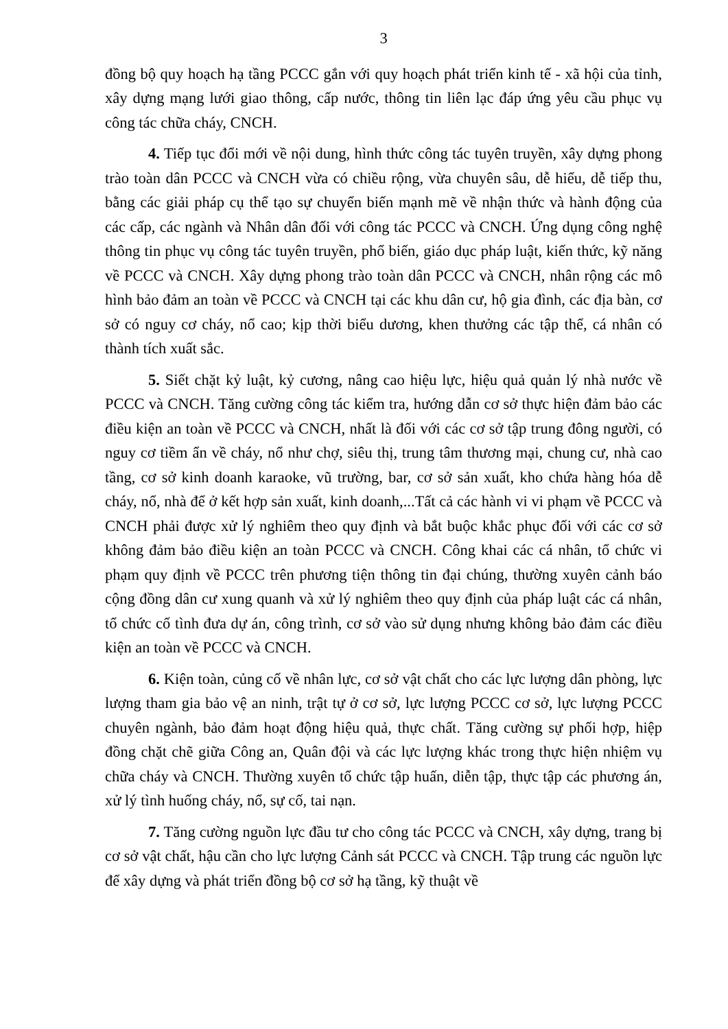3
đồng bộ quy hoạch hạ tầng PCCC gắn với quy hoạch phát triển kinh tế - xã hội của tỉnh, xây dựng mạng lưới giao thông, cấp nước, thông tin liên lạc đáp ứng yêu cầu phục vụ công tác chữa cháy, CNCH.
4. Tiếp tục đổi mới về nội dung, hình thức công tác tuyên truyền, xây dựng phong trào toàn dân PCCC và CNCH vừa có chiều rộng, vừa chuyên sâu, dễ hiểu, dễ tiếp thu, bằng các giải pháp cụ thể tạo sự chuyển biến mạnh mẽ về nhận thức và hành động của các cấp, các ngành và Nhân dân đối với công tác PCCC và CNCH. Ứng dụng công nghệ thông tin phục vụ công tác tuyên truyền, phổ biến, giáo dục pháp luật, kiến thức, kỹ năng về PCCC và CNCH. Xây dựng phong trào toàn dân PCCC và CNCH, nhân rộng các mô hình bảo đảm an toàn về PCCC và CNCH tại các khu dân cư, hộ gia đình, các địa bàn, cơ sở có nguy cơ cháy, nổ cao; kịp thời biểu dương, khen thưởng các tập thể, cá nhân có thành tích xuất sắc.
5. Siết chặt kỷ luật, kỷ cương, nâng cao hiệu lực, hiệu quả quản lý nhà nước về PCCC và CNCH. Tăng cường công tác kiểm tra, hướng dẫn cơ sở thực hiện đảm bảo các điều kiện an toàn về PCCC và CNCH, nhất là đối với các cơ sở tập trung đông người, có nguy cơ tiềm ẩn về cháy, nổ như chợ, siêu thị, trung tâm thương mại, chung cư, nhà cao tầng, cơ sở kinh doanh karaoke, vũ trường, bar, cơ sở sản xuất, kho chứa hàng hóa dễ cháy, nổ, nhà để ở kết hợp sản xuất, kinh doanh,...Tất cả các hành vi vi phạm về PCCC và CNCH phải được xử lý nghiêm theo quy định và bắt buộc khắc phục đối với các cơ sở không đảm bảo điều kiện an toàn PCCC và CNCH. Công khai các cá nhân, tổ chức vi phạm quy định về PCCC trên phương tiện thông tin đại chúng, thường xuyên cảnh báo cộng đồng dân cư xung quanh và xử lý nghiêm theo quy định của pháp luật các cá nhân, tổ chức cố tình đưa dự án, công trình, cơ sở vào sử dụng nhưng không bảo đảm các điều kiện an toàn về PCCC và CNCH.
6. Kiện toàn, củng cố về nhân lực, cơ sở vật chất cho các lực lượng dân phòng, lực lượng tham gia bảo vệ an ninh, trật tự ở cơ sở, lực lượng PCCC cơ sở, lực lượng PCCC chuyên ngành, bảo đảm hoạt động hiệu quả, thực chất. Tăng cường sự phối hợp, hiệp đồng chặt chẽ giữa Công an, Quân đội và các lực lượng khác trong thực hiện nhiệm vụ chữa cháy và CNCH. Thường xuyên tổ chức tập huấn, diễn tập, thực tập các phương án, xử lý tình huống cháy, nổ, sự cố, tai nạn.
7. Tăng cường nguồn lực đầu tư cho công tác PCCC và CNCH, xây dựng, trang bị cơ sở vật chất, hậu cần cho lực lượng Cảnh sát PCCC và CNCH. Tập trung các nguồn lực để xây dựng và phát triển đồng bộ cơ sở hạ tầng, kỹ thuật về